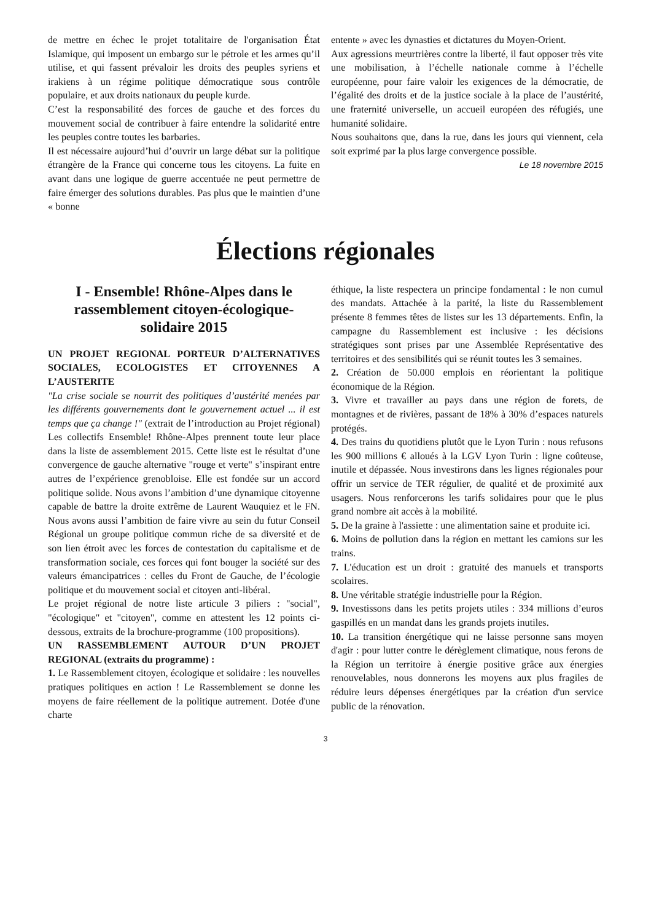de mettre en échec le projet totalitaire de l'organisation État Islamique, qui imposent un embargo sur le pétrole et les armes qu’il utilise, et qui fassent prévaloir les droits des peuples syriens et irakiens à un régime politique démocratique sous contrôle populaire, et aux droits nationaux du peuple kurde.
C’est la responsabilité des forces de gauche et des forces du mouvement social de contribuer à faire entendre la solidarité entre les peuples contre toutes les barbaries.
Il est nécessaire aujourd’hui d’ouvrir un large débat sur la politique étrangère de la France qui concerne tous les citoyens. La fuite en avant dans une logique de guerre accentuée ne peut permettre de faire émerger des solutions durables. Pas plus que le maintien d’une « bonne
entente » avec les dynasties et dictatures du Moyen-Orient.
Aux agressions meurtrières contre la liberté, il faut opposer très vite une mobilisation, à l’échelle nationale comme à l’échelle européenne, pour faire valoir les exigences de la démocratie, de l’égalité des droits et de la justice sociale à la place de l’austérité, une fraternité universelle, un accueil européen des réfugiés, une humanité solidaire.
Nous souhaitons que, dans la rue, dans les jours qui viennent, cela soit exprimé par la plus large convergence possible.
Le 18 novembre 2015
Élections régionales
I - Ensemble! Rhône-Alpes dans le rassemblement citoyen-écologique-solidaire 2015
UN PROJET REGIONAL PORTEUR D’ALTERNATIVES SOCIALES, ECOLOGISTES ET CITOYENNES A L’AUSTERITE
"La crise sociale se nourrit des politiques d’austérité menées par les différents gouvernements dont le gouvernement actuel ... il est temps que ça change !" (extrait de l’introduction au Projet régional) Les collectifs Ensemble! Rhône-Alpes prennent toute leur place dans la liste de assemblement 2015. Cette liste est le résultat d’une convergence de gauche alternative "rouge et verte" s’inspirant entre autres de l’expérience grenobloise. Elle est fondée sur un accord politique solide. Nous avons l’ambition d’une dynamique citoyenne capable de battre la droite extrême de Laurent Wauquiez et le FN. Nous avons aussi l’ambition de faire vivre au sein du futur Conseil Régional un groupe politique commun riche de sa diversité et de son lien étroit avec les forces de contestation du capitalisme et de transformation sociale, ces forces qui font bouger la société sur des valeurs émancipatrices : celles du Front de Gauche, de l’écologie politique et du mouvement social et citoyen anti-libéral.
Le projet régional de notre liste articule 3 piliers : "social", "écologique" et "citoyen", comme en attestent les 12 points ci-dessous, extraits de la brochure-programme (100 propositions).
UN RASSEMBLEMENT AUTOUR D’UN PROJET REGIONAL (extraits du programme) :
1. Le Rassemblement citoyen, écologique et solidaire : les nouvelles pratiques politiques en action ! Le Rassemblement se donne les moyens de faire réellement de la politique autrement. Dotée d'une charte
éthique, la liste respectera un principe fondamental : le non cumul des mandats. Attachée à la parité, la liste du Rassemblement présente 8 femmes têtes de listes sur les 13 départements. Enfin, la campagne du Rassemblement est inclusive : les décisions stratégiques sont prises par une Assemblée Représentative des territoires et des sensibilités qui se réunit toutes les 3 semaines.
2. Création de 50.000 emplois en réorientant la politique économique de la Région.
3. Vivre et travailler au pays dans une région de forets, de montagnes et de rivières, passant de 18% à 30% d’espaces naturels protégés.
4. Des trains du quotidiens plutôt que le Lyon Turin : nous refusons les 900 millions € alloués à la LGV Lyon Turin : ligne coûteuse, inutile et dépassée. Nous investirons dans les lignes régionales pour offrir un service de TER régulier, de qualité et de proximité aux usagers. Nous renforcerons les tarifs solidaires pour que le plus grand nombre ait accès à la mobilité.
5. De la graine à l'assiette : une alimentation saine et produite ici.
6. Moins de pollution dans la région en mettant les camions sur les trains.
7. L'éducation est un droit : gratuité des manuels et transports scolaires.
8. Une véritable stratégie industrielle pour la Région.
9. Investissons dans les petits projets utiles : 334 millions d’euros gaspillés en un mandat dans les grands projets inutiles.
10. La transition énergétique qui ne laisse personne sans moyen d'agir : pour lutter contre le dérèglement climatique, nous ferons de la Région un territoire à énergie positive grâce aux énergies renouvelables, nous donnerons les moyens aux plus fragiles de réduire leurs dépenses énergétiques par la création d'un service public de la rénovation.
3